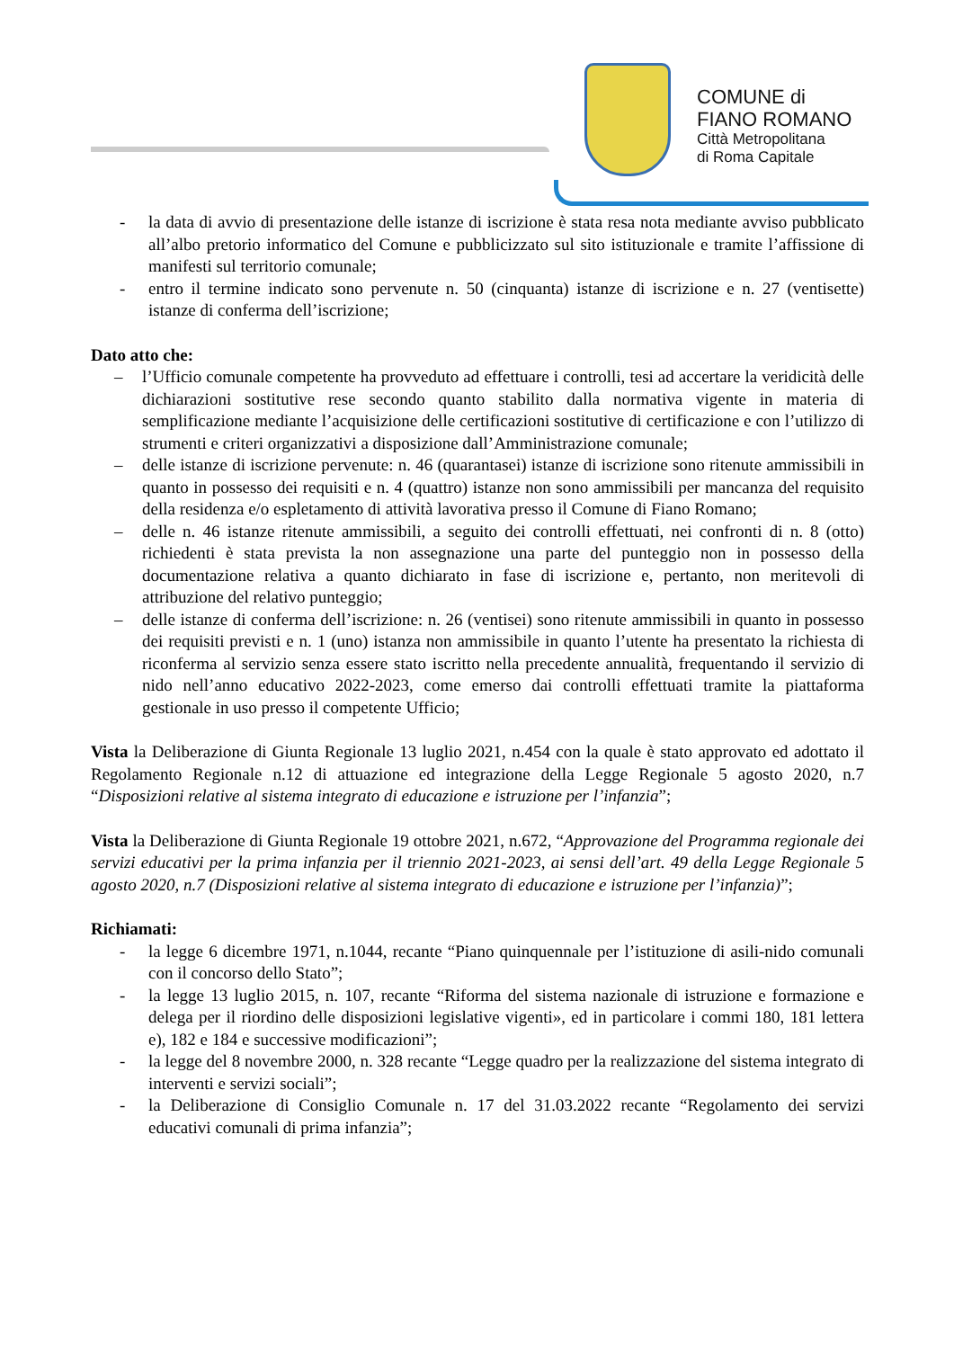COMUNE di
FIANO ROMANO
Città Metropolitana
di Roma Capitale
- la data di avvio di presentazione delle istanze di iscrizione è stata resa nota mediante avviso pubblicato all’albo pretorio informatico del Comune e pubblicizzato sul sito istituzionale e tramite l’affissione di manifesti sul territorio comunale;
- entro il termine indicato sono pervenute n. 50 (cinquanta) istanze di iscrizione e n. 27 (ventisette) istanze di conferma dell’iscrizione;
Dato atto che:
– l’Ufficio comunale competente ha provveduto ad effettuare i controlli, tesi ad accertare la veridicità delle dichiarazioni sostitutive rese secondo quanto stabilito dalla normativa vigente in materia di semplificazione mediante l’acquisizione delle certificazioni sostitutive di certificazione e con l’utilizzo di strumenti e criteri organizzativi a disposizione dall’Amministrazione comunale;
– delle istanze di iscrizione pervenute: n. 46 (quarantasei) istanze di iscrizione sono ritenute ammissibili in quanto in possesso dei requisiti e n. 4 (quattro) istanze non sono ammissibili per mancanza del requisito della residenza e/o espletamento di attività lavorativa presso il Comune di Fiano Romano;
– delle n. 46 istanze ritenute ammissibili, a seguito dei controlli effettuati, nei confronti di n. 8 (otto) richiedenti è stata prevista la non assegnazione una parte del punteggio non in possesso della documentazione relativa a quanto dichiarato in fase di iscrizione e, pertanto, non meritevoli di attribuzione del relativo punteggio;
– delle istanze di conferma dell’iscrizione: n. 26 (ventisei) sono ritenute ammissibili in quanto in possesso dei requisiti previsti e n. 1 (uno) istanza non ammissibile in quanto l’utente ha presentato la richiesta di riconferma al servizio senza essere stato iscritto nella precedente annualità, frequentando il servizio di nido nell’anno educativo 2022-2023, come emerso dai controlli effettuati tramite la piattaforma gestionale in uso presso il competente Ufficio;
Vista la Deliberazione di Giunta Regionale 13 luglio 2021, n.454 con la quale è stato approvato ed adottato il Regolamento Regionale n.12 di attuazione ed integrazione della Legge Regionale 5 agosto 2020, n.7 “Disposizioni relative al sistema integrato di educazione e istruzione per l’infanzia”;
Vista la Deliberazione di Giunta Regionale 19 ottobre 2021, n.672, “Approvazione del Programma regionale dei servizi educativi per la prima infanzia per il triennio 2021-2023, ai sensi dell’art. 49 della Legge Regionale 5 agosto 2020, n.7 (Disposizioni relative al sistema integrato di educazione e istruzione per l’infanzia)”;
Richiamati:
- la legge 6 dicembre 1971, n.1044, recante “Piano quinquennale per l’istituzione di asili-nido comunali con il concorso dello Stato”;
- la legge 13 luglio 2015, n. 107, recante “Riforma del sistema nazionale di istruzione e formazione e delega per il riordino delle disposizioni legislative vigenti», ed in particolare i commi 180, 181 lettera e), 182 e 184 e successive modificazioni”;
- la legge del 8 novembre 2000, n. 328 recante “Legge quadro per la realizzazione del sistema integrato di interventi e servizi sociali”;
- la Deliberazione di Consiglio Comunale n. 17 del 31.03.2022 recante “Regolamento dei servizi educativi comunali di prima infanzia”;